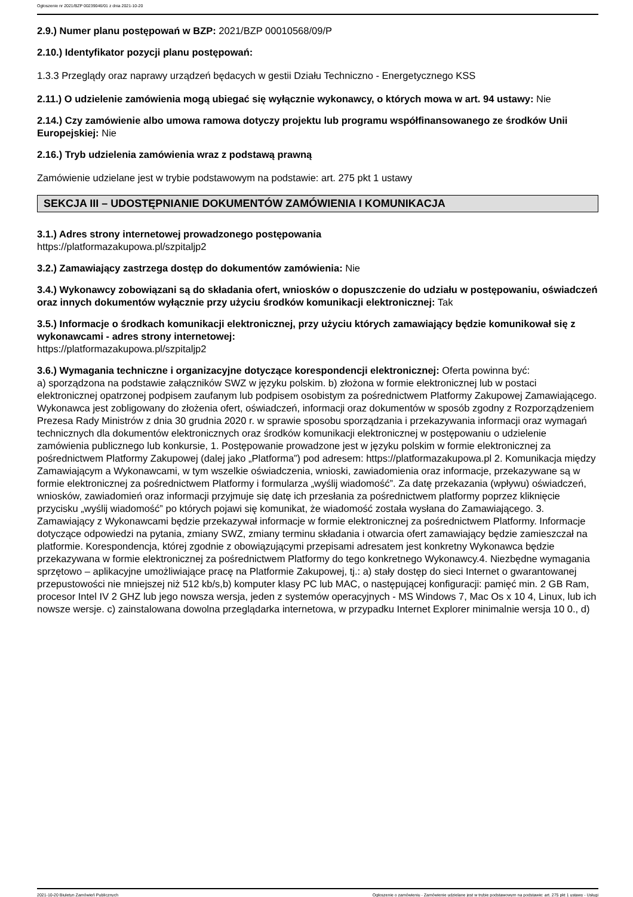Ogłoszenie nr 2021/BZP 00239046/01 z dnia 2021-10-20
2.9.) Numer planu postępowań w BZP: 2021/BZP 00010568/09/P
2.10.) Identyfikator pozycji planu postępowań:
1.3.3 Przeglądy oraz naprawy urządzeń będacych w gestii Działu Techniczno - Energetycznego KSS
2.11.) O udzielenie zamówienia mogą ubiegać się wyłącznie wykonawcy, o których mowa w art. 94 ustawy: Nie
2.14.) Czy zamówienie albo umowa ramowa dotyczy projektu lub programu współfinansowanego ze środków Unii Europejskiej: Nie
2.16.) Tryb udzielenia zamówienia wraz z podstawą prawną
Zamówienie udzielane jest w trybie podstawowym na podstawie: art. 275 pkt 1 ustawy
SEKCJA III – UDOSTĘPNIANIE DOKUMENTÓW ZAMÓWIENIA I KOMUNIKACJA
3.1.) Adres strony internetowej prowadzonego postępowania
https://platformazakupowa.pl/szpitaljp2
3.2.) Zamawiający zastrzega dostęp do dokumentów zamówienia: Nie
3.4.) Wykonawcy zobowiązani są do składania ofert, wniosków o dopuszczenie do udziału w postępowaniu, oświadczeń oraz innych dokumentów wyłącznie przy użyciu środków komunikacji elektronicznej: Tak
3.5.) Informacje o środkach komunikacji elektronicznej, przy użyciu których zamawiający będzie komunikował się z wykonawcami - adres strony internetowej:
https://platformazakupowa.pl/szpitaljp2
3.6.) Wymagania techniczne i organizacyjne dotyczące korespondencji elektronicznej: Oferta powinna być:
a) sporządzona na podstawie załączników SWZ w języku polskim. b) złożona w formie elektronicznej lub w postaci elektronicznej opatrzonej podpisem zaufanym lub podpisem osobistym za pośrednictwem Platformy Zakupowej Zamawiającego. Wykonawca jest zobligowany do złożenia ofert, oświadczeń, informacji oraz dokumentów w sposób zgodny z Rozporządzeniem Prezesa Rady Ministrów z dnia 30 grudnia 2020 r. w sprawie sposobu sporządzania i przekazywania informacji oraz wymagań technicznych dla dokumentów elektronicznych oraz środków komunikacji elektronicznej w postępowaniu o udzielenie zamówienia publicznego lub konkursie, 1. Postępowanie prowadzone jest w języku polskim w formie elektronicznej za pośrednictwem Platformy Zakupowej (dalej jako „Platforma”) pod adresem: https://platformazakupowa.pl 2. Komunikacja między Zamawiającym a Wykonawcami, w tym wszelkie oświadczenia, wnioski, zawiadomienia oraz informacje, przekazywane są w formie elektronicznej za pośrednictwem Platformy i formularza „wyślij wiadomość”. Za datę przekazania (wpływu) oświadczeń, wniosków, zawiadomień oraz informacji przyjmuje się datę ich przesłania za pośrednictwem platformy poprzez kliknięcie przycisku „wyślij wiadomość” po których pojawi się komunikat, że wiadomość została wysłana do Zamawiającego. 3. Zamawiający z Wykonawcami będzie przekazywał informacje w formie elektronicznej za pośrednictwem Platformy. Informacje dotyczące odpowiedzi na pytania, zmiany SWZ, zmiany terminu składania i otwarcia ofert zamawiający będzie zamieszczał na platformie. Korespondencja, której zgodnie z obowiązującymi przepisami adresatem jest konkretny Wykonawca będzie przekazywana w formie elektronicznej za pośrednictwem Platformy do tego konkretnego Wykonawcy.4. Niezbędne wymagania sprzętowo – aplikacyjne umożliwiające pracę na Platformie Zakupowej, tj.: a) stały dostęp do sieci Internet o gwarantowanej przepustowości nie mniejszej niż 512 kb/s,b) komputer klasy PC lub MAC, o następującej konfiguracji: pamięć min. 2 GB Ram, procesor Intel IV 2 GHZ lub jego nowsza wersja, jeden z systemów operacyjnych - MS Windows 7, Mac Os x 10 4, Linux, lub ich nowsze wersje. c) zainstalowana dowolna przeglądarka internetowa, w przypadku Internet Explorer minimalnie wersja 10 0., d)
2021-10-20 Biuletyn Zamówień Publicznych Ogłoszenie o zamówieniu - Zamówienie udzielane jest w trybie podstawowym na podstawie: art. 275 pkt 1 ustawy - Usługi